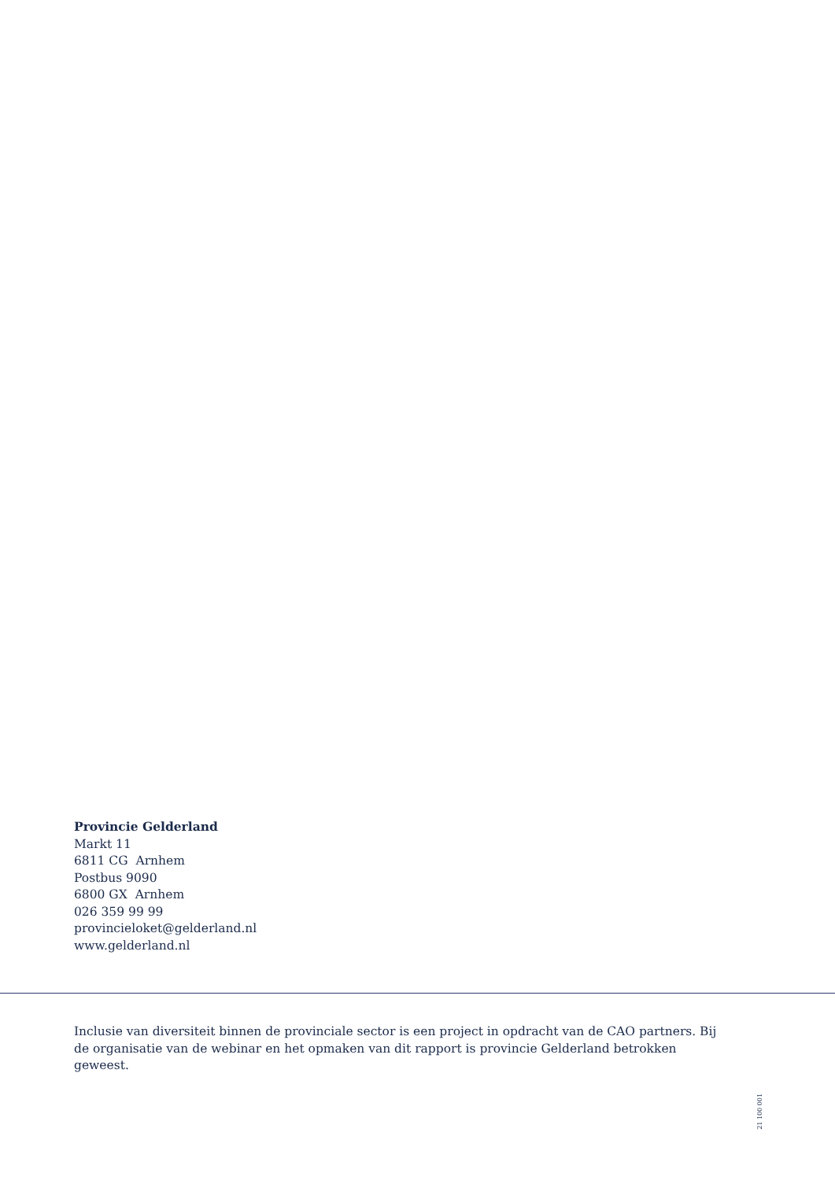Provincie Gelderland
Markt 11
6811 CG Arnhem
Postbus 9090
6800 GX Arnhem
026 359 99 99
provincieloket@gelderland.nl
www.gelderland.nl
Inclusie van diversiteit binnen de provinciale sector is een project in opdracht van de CAO partners. Bij de organisatie van de webinar en het opmaken van dit rapport is provincie Gelderland betrokken geweest.
21 100 001